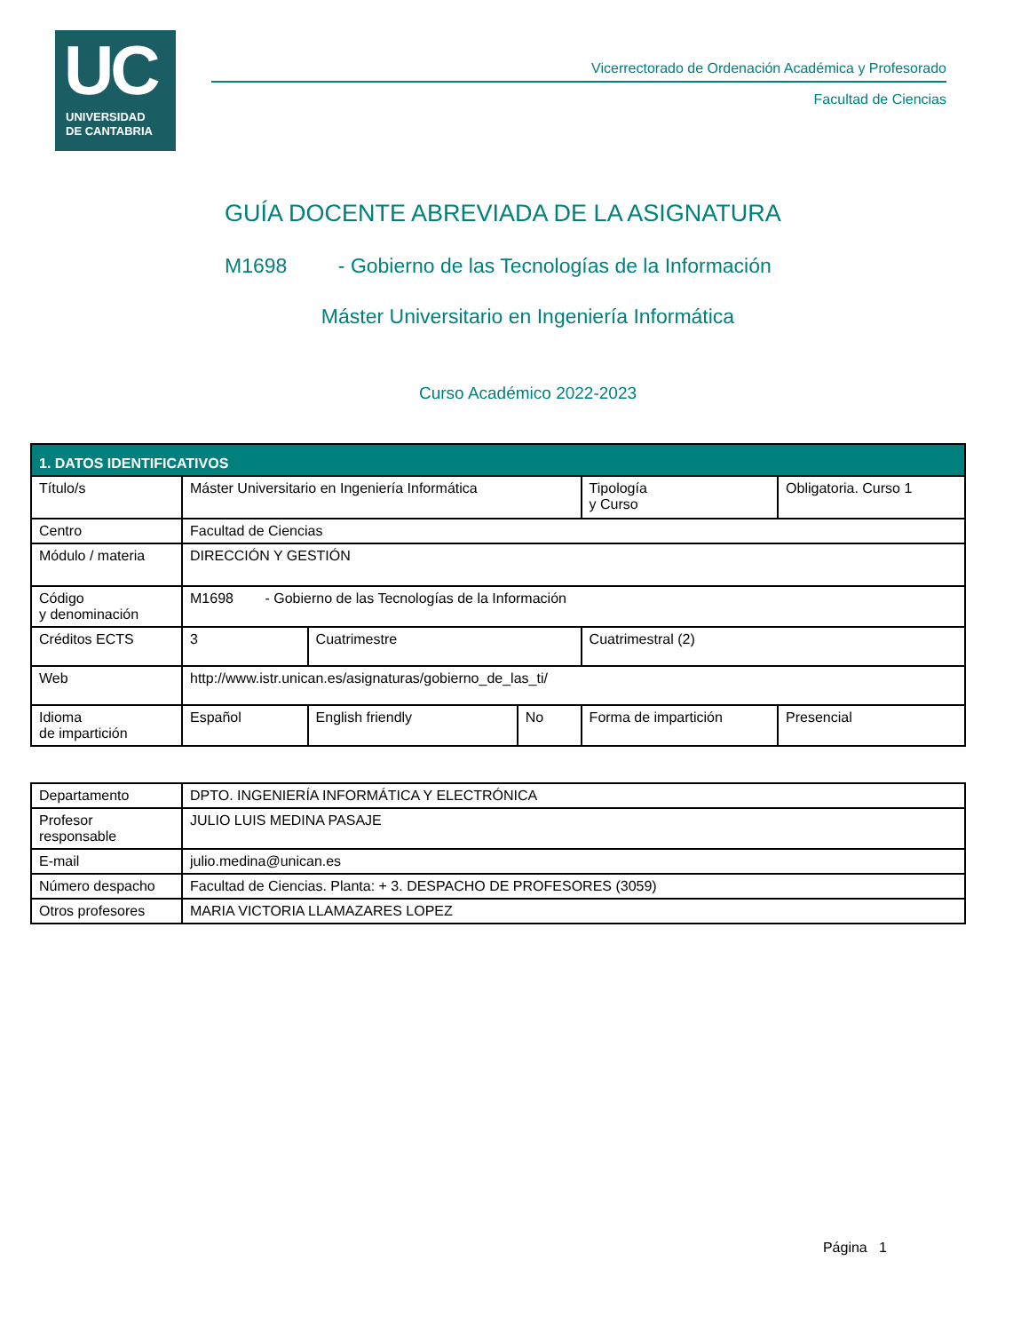UC
UNIVERSIDAD
DE CANTABRIA
Vicerrectorado de Ordenación Académica y Profesorado
Facultad de Ciencias
GUÍA DOCENTE ABREVIADA DE LA ASIGNATURA
M1698 - Gobierno de las Tecnologías de la Información
Máster Universitario en Ingeniería Informática
Curso Académico 2022-2023
| 1. DATOS IDENTIFICATIVOS | | | | | |
| --- | --- | --- | --- | --- | --- |
| Título/s | Máster Universitario en Ingeniería Informática | | | Tipología y Curso | Obligatoria. Curso 1 |
| Centro | Facultad de Ciencias | | | | |
| Módulo / materia | DIRECCIÓN Y GESTIÓN | | | | |
| Código y denominación | M1698 - Gobierno de las Tecnologías de la Información | | | | |
| Créditos ECTS | 3 | Cuatrimestre | | Cuatrimestral (2) | |
| Web | http://www.istr.unican.es/asignaturas/gobierno_de_las_ti/ | | | | |
| Idioma de impartición | Español | English friendly | No | Forma de impartición | Presencial |
| Departamento | DPTO. INGENIERÍA INFORMÁTICA Y ELECTRÓNICA |
| Profesor responsable | JULIO LUIS MEDINA PASAJE |
| E-mail | julio.medina@unican.es |
| Número despacho | Facultad de Ciencias. Planta: + 3. DESPACHO DE PROFESORES (3059) |
| Otros profesores | MARIA VICTORIA LLAMAZARES LOPEZ |
Página 1